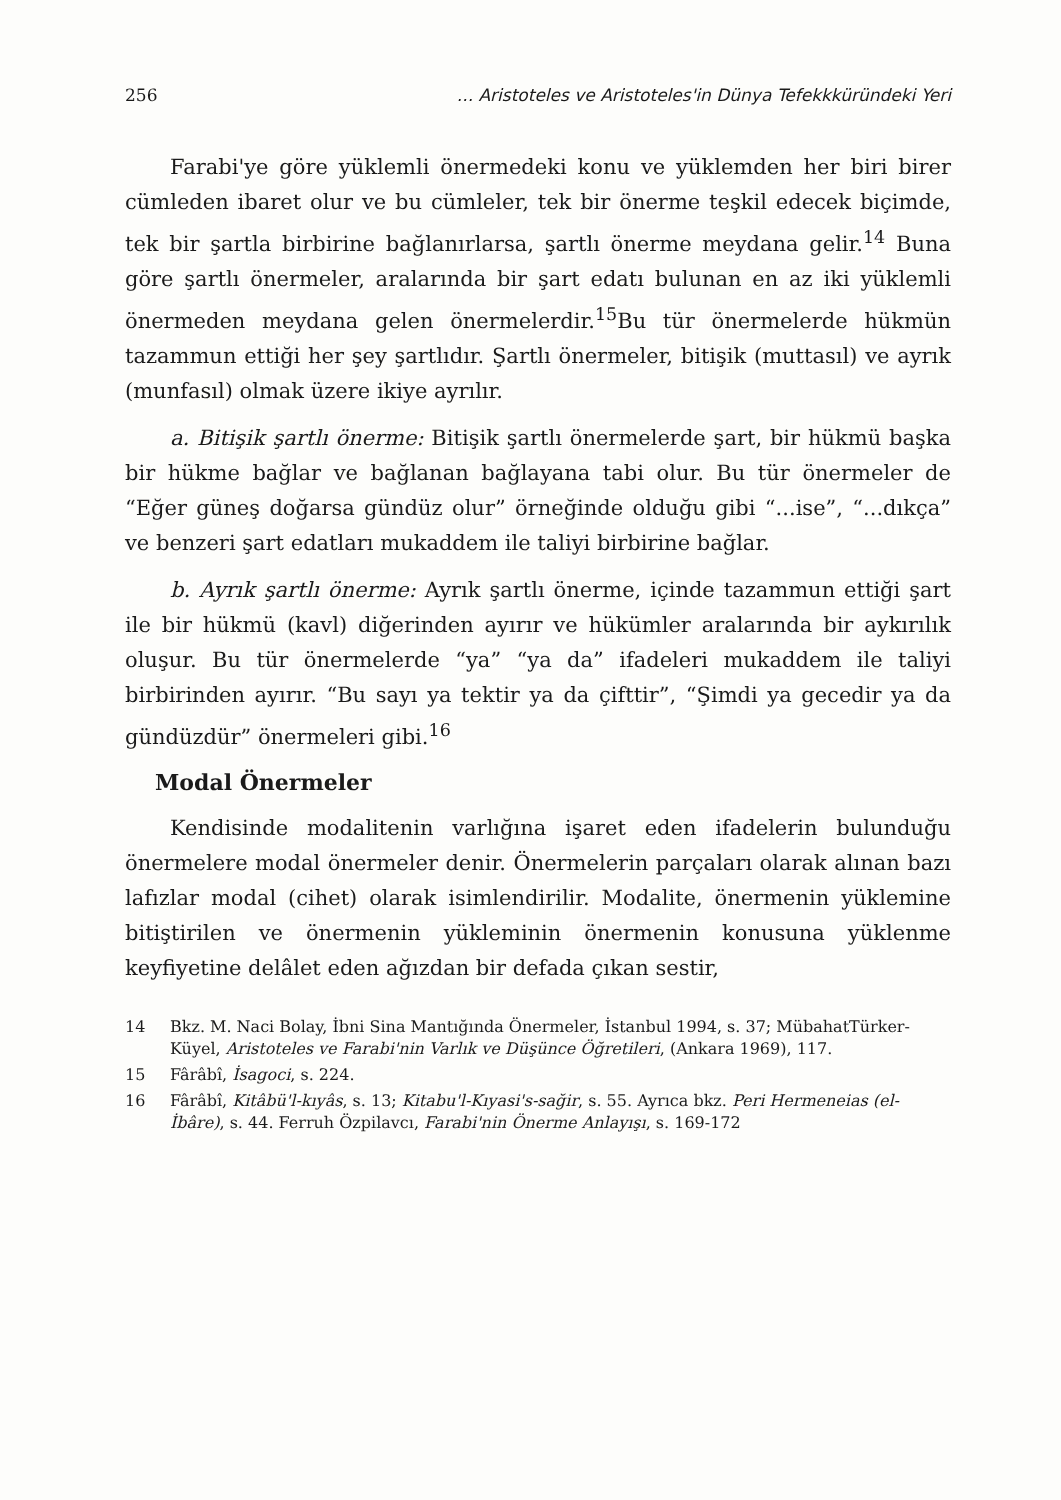256... Aristoteles ve Aristoteles'in Dünya Tefekkküründeki Yeri
Farabi'ye göre yüklemli önermedeki konu ve yüklemden her biri birer cümleden ibaret olur ve bu cümleler, tek bir önerme teşkil edecek biçimde, tek bir şartla birbirine bağlanırlarsa, şartlı önerme meydana gelir.<sup>14</sup> Buna göre şartlı önermeler, aralarında bir şart edatı bulunan en az iki yüklemli önermeden meydana gelen önermelerdir.<sup>15</sup>Bu tür önermelerde hükmün tazammun ettiği her şey şartlıdır. Şartlı önermeler, bitişik (muttasıl) ve ayrık (munfasıl) olmak üzere ikiye ayrılır.
a. Bitişik şartlı önerme: Bitişik şartlı önermelerde şart, bir hükmü başka bir hükme bağlar ve bağlanan bağlayana tabi olur. Bu tür önermeler de “Eğer güneş doğarsa gündüz olur” örneğinde olduğu gibi “...ise”, “...dıkça” ve benzeri şart edatları mukaddem ile taliyi birbirine bağlar.
b. Ayrık şartlı önerme: Ayrık şartlı önerme, içinde tazammun ettiği şart ile bir hükmü (kavl) diğerinden ayırır ve hükümler aralarında bir aykırılık oluşur. Bu tür önermelerde “ya” “ya da” ifadeleri mukaddem ile taliyi birbirinden ayırır. “Bu sayı ya tektir ya da çifttir”, “Şimdi ya gecedir ya da gündüzdür” önermeleri gibi.<sup>16</sup>
Modal Önermeler
Kendisinde modalitenin varlığına işaret eden ifadelerin bulunduğu önermelere modal önermeler denir. Önermelerin parçaları olarak alınan bazı lafızlar modal (cihet) olarak isimlendirilir. Modalite, önermenin yüklemine bitiştirilen ve önermenin yükleminin önermenin konusuna yüklenme keyfiyetine delâlet eden ağızdan bir defada çıkan sestir,
14 Bkz. M. Naci Bolay, İbni Sina Mantığında Önermeler, İstanbul 1994, s. 37; MübahatTürker-Küyel, Aristoteles ve Farabi'nin Varlık ve Düşünce Öğretileri, (Ankara 1969), 117.
15 Fârâbî, İsagoci, s. 224.
16 Fârâbî, Kitâbü'l-kıyâs, s. 13; Kitabu'l-Kıyasi's-sağir, s. 55. Ayrıca bkz. Peri Hermeneias (el-İbâre), s. 44. Ferruh Özpilavcı, Farabi'nin Önerme Anlayışı, s. 169-172